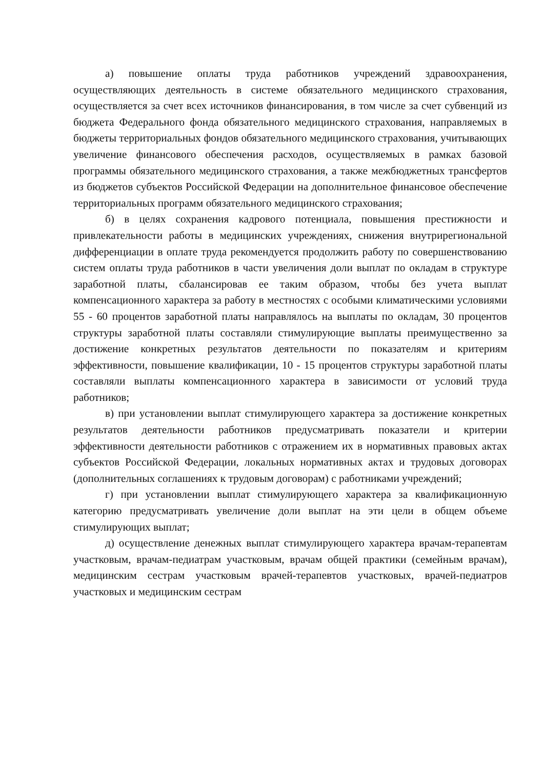а) повышение оплаты труда работников учреждений здравоохранения, осуществляющих деятельность в системе обязательного медицинского страхования, осуществляется за счет всех источников финансирования, в том числе за счет субвенций из бюджета Федерального фонда обязательного медицинского страхования, направляемых в бюджеты территориальных фондов обязательного медицинского страхования, учитывающих увеличение финансового обеспечения расходов, осуществляемых в рамках базовой программы обязательного медицинского страхования, а также межбюджетных трансфертов из бюджетов субъектов Российской Федерации на дополнительное финансовое обеспечение территориальных программ обязательного медицинского страхования;
б) в целях сохранения кадрового потенциала, повышения престижности и привлекательности работы в медицинских учреждениях, снижения внутрирегиональной дифференциации в оплате труда рекомендуется продолжить работу по совершенствованию систем оплаты труда работников в части увеличения доли выплат по окладам в структуре заработной платы, сбалансировав ее таким образом, чтобы без учета выплат компенсационного характера за работу в местностях с особыми климатическими условиями 55 - 60 процентов заработной платы направлялось на выплаты по окладам, 30 процентов структуры заработной платы составляли стимулирующие выплаты преимущественно за достижение конкретных результатов деятельности по показателям и критериям эффективности, повышение квалификации, 10 - 15 процентов структуры заработной платы составляли выплаты компенсационного характера в зависимости от условий труда работников;
в) при установлении выплат стимулирующего характера за достижение конкретных результатов деятельности работников предусматривать показатели и критерии эффективности деятельности работников с отражением их в нормативных правовых актах субъектов Российской Федерации, локальных нормативных актах и трудовых договорах (дополнительных соглашениях к трудовым договорам) с работниками учреждений;
г) при установлении выплат стимулирующего характера за квалификационную категорию предусматривать увеличение доли выплат на эти цели в общем объеме стимулирующих выплат;
д) осуществление денежных выплат стимулирующего характера врачам-терапевтам участковым, врачам-педиатрам участковым, врачам общей практики (семейным врачам), медицинским сестрам участковым врачей-терапевтов участковых, врачей-педиатров участковых и медицинским сестрам